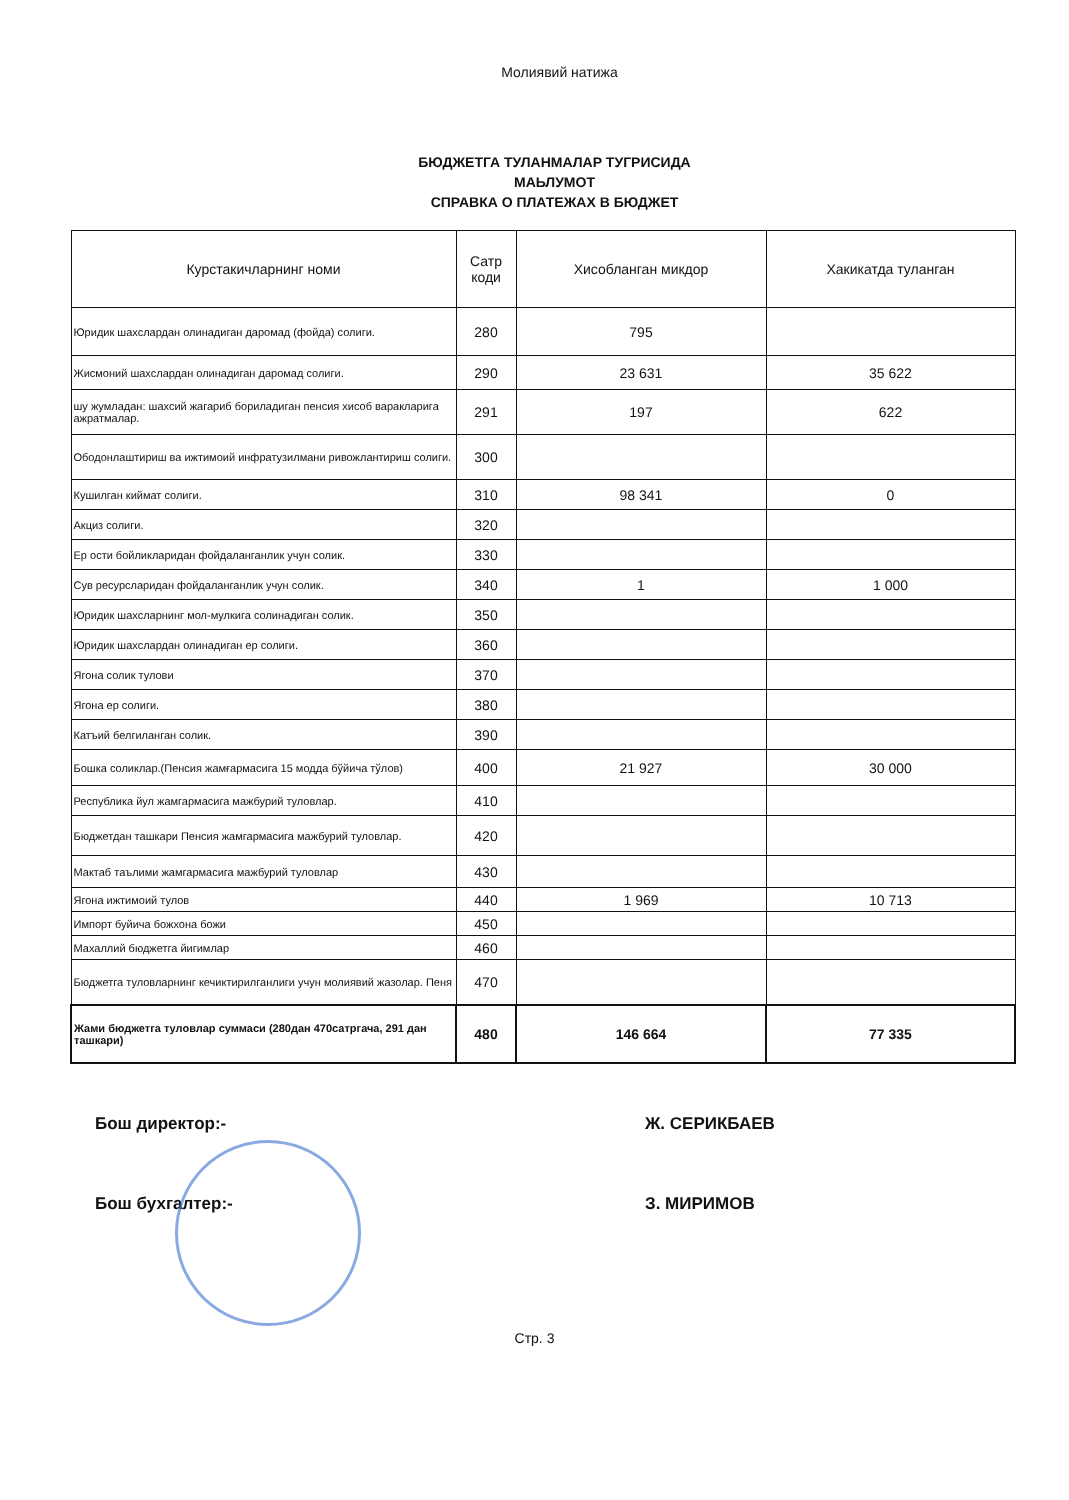Молиявий натижа
БЮДЖЕТГА ТУЛАНМАЛАР ТУГРИСИДА
МАЬЛУМОТ
СПРАВКА О ПЛАТЕЖАХ В БЮДЖЕТ
| Курстакичларнинг номи | Сатр коди | Хисобланган микдор | Хакикатда туланган |
| --- | --- | --- | --- |
| Юридик шахслардан олинадиган даромад (фойда) солиги. | 280 | 795 | |
| Жисмоний шахслардан олинадиган даромад солиги. | 290 | 23 631 | 35 622 |
| шу жумладан: шахсий жагариб бориладиган пенсия хисоб варакларига ажратмалар. | 291 | 197 | 622 |
| Ободонлаштириш ва ижтимоий инфратузилмани ривожлантириш солиги. | 300 | | |
| Кушилган киймат солиги. | 310 | 98 341 | 0 |
| Акциз солиги. | 320 | | |
| Ер ости бойликларидан фойдаланганлик учун солик. | 330 | | |
| Сув ресурсларидан фойдаланганлик учун солик. | 340 | 1 | 1 000 |
| Юридик шахсларнинг мол-мулкига солинадиган солик. | 350 | | |
| Юридик шахслардан олинадиган ер солиги. | 360 | | |
| Ягона солик тулови | 370 | | |
| Ягона ер солиги. | 380 | | |
| Катъий белгиланган солик. | 390 | | |
| Бошка соликлар.(Пенсия жамғармасига 15 модда бўйича тўлов) | 400 | 21 927 | 30 000 |
| Республика йул жамгармасига мажбурий туловлар. | 410 | | |
| Бюджетдан ташкари Пенсия жамгармасига мажбурий туловлар. | 420 | | |
| Мактаб таълими жамгармасига мажбурий туловлар | 430 | | |
| Ягона ижтимоий тулов | 440 | 1 969 | 10 713 |
| Импорт буйича божхона божи | 450 | | |
| Махаллий бюджетга йигимлар | 460 | | |
| Бюджетга туловларнинг кечиктирилганлиги учун молиявий жазолар. Пеня | 470 | | |
| Жами бюджетга туловлар суммаси (280дан 470сатргача, 291 дан ташкари) | 480 | 146 664 | 77 335 |
Бош директор:-
Ж. СЕРИКБАЕВ
Бош бухгалтер:-
З. МИРИМОВ
Стр. 3